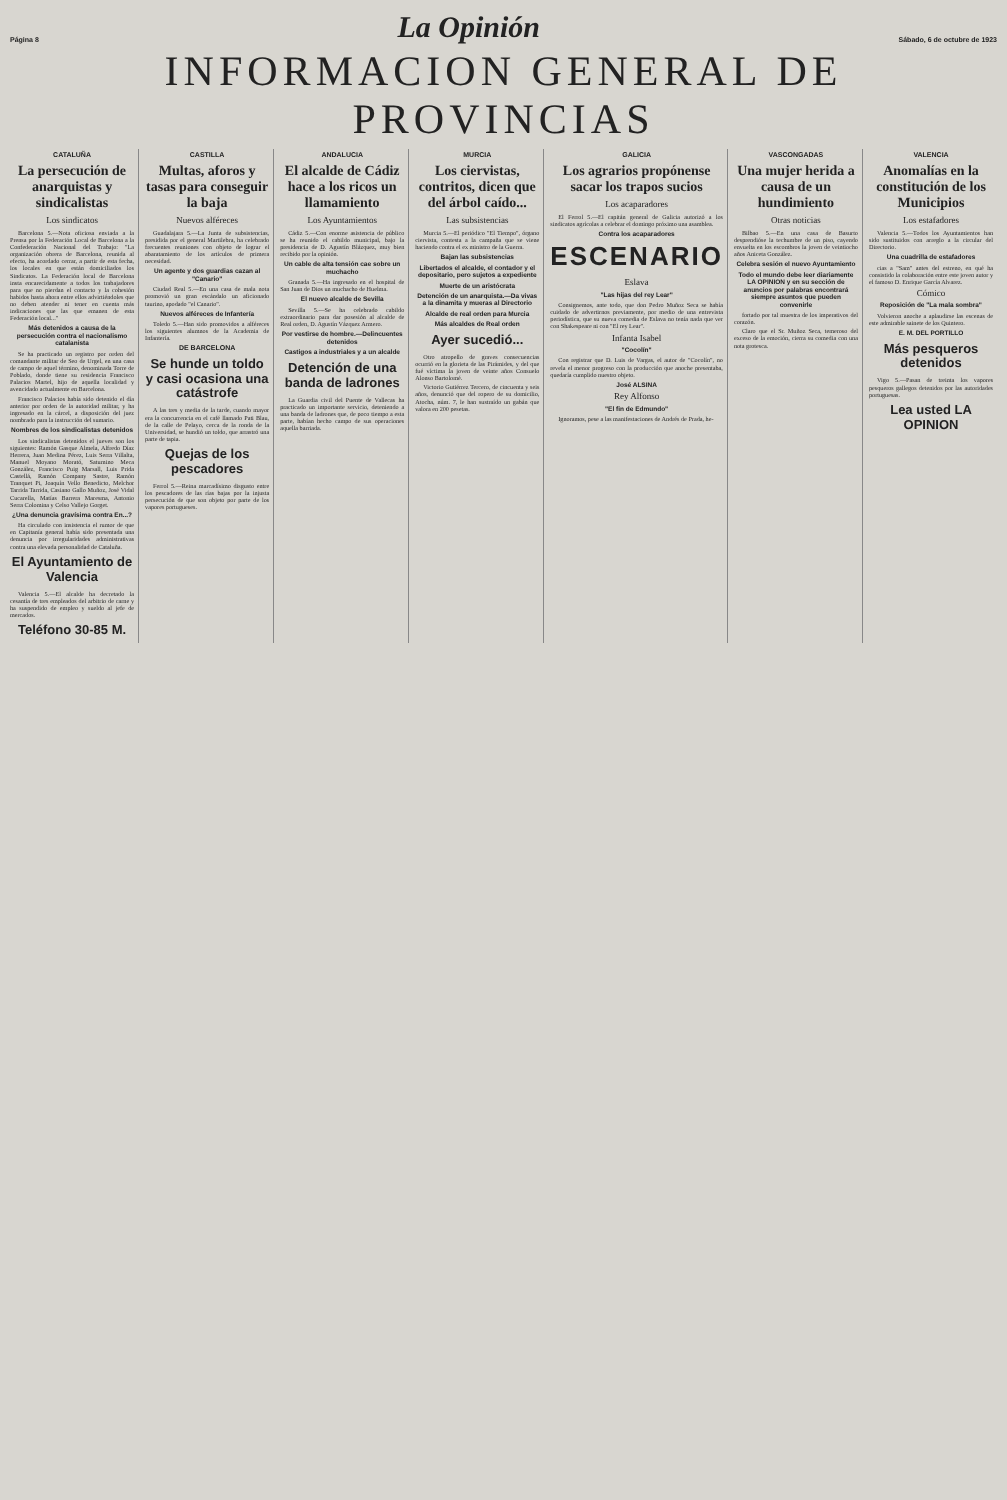Página 8 La Opinión Sábado, 6 de octubre de 1923
INFORMACION GENERAL DE PROVINCIAS
CATALUÑA
La persecución de anarquistas y sindicalistas
Los sindicatos
Barcelona 5.—Nota oficiosa enviada a la Prensa por la Federación Local de Barcelona a la Confederación Nacional del Trabajo: "La organización obrera de Barcelona, reunida al efecto, ha acordado cerrar, a partir de esta fecha, los locales en que están domiciliados los Sindicatos. La Federación local de Barcelona insta encarecidamente a todos los trabajadores para que no pierdan el contacto y la cohesión habidos hasta ahora entre ellos advirtiéndoles que no deben atender ni tener en cuenta más indicaciones que las que emanen de esta Federación local..."
Más detenidos a causa de la persecución contra el nacionalismo catalanista
Se ha practicado un registro por orden del comandante militar de Seo de Urgel, en una casa de campo de aquel término, denominada Torre de Poblado, donde tiene su residencia Francisco Palacios Martel, hijo de aquella localidad y avencidado actualmente en Barcelona.
Francisco Palacios había sido detenido el día anterior por orden de la autoridad militar, y ha ingresado en la cárcel, a disposición del juez nombrado para la instrucción del sumario.
Nombres de los sindicalistas detenidos
Los sindicalistas detenidos el jueves son los siguientes: Ramón Gasque Almela, Alfredo Díaz Herrera, Juan Medina Pérez, Luis Serra Villalta, Manuel Moyano Morató, Saturnino Meca González, Francisco Puig Marsall, Luis Prida Castellá, Ramón Company Sastre, Ramón Tranquet Pi, Joaquín Vello Benedicto, Melchor Tarrida Tarrida, Casiano Gallo Muñoz, José Vidal Cucarella, Matías Barrera Maresma, Antonio Serra Colomina y Celso Vallejo Gorget.
¿Una denuncia gravísima contra En...?
Ha circulado con insistencia el rumor de que en Capitanía general había sido presentada una denuncia por irregularidades administrativas contra una elevada personalidad de Cataluña.
El Ayuntamiento de Valencia
Valencia 5.—El alcalde ha decretado la cesantía de tres empleados del arbitrio de carne y ha suspendido de empleo y sueldo al jefe de mercados.
Teléfono 30-85 M.
CASTILLA
Multas, aforos y tasas para conseguir la baja
Nuevos alféreces
Guadalajara 5.—La Junta de subsistencias, presidida por el general Martilebra, ha celebrado frecuentes reuniones con objeto de lograr el abaratamiento de los artículos de primera necesidad.
Un agente y dos guardias cazan al "Canario"
Ciudad Real 5.—En una casa de mala nota promovió un gran escándalo un aficionado taurino, apodado "el Canario".
Nuevos alféreces de Infantería
Toledo 5.—Han sido promovidos a alféreces los siguientes alumnos de la Academia de Infantería.
DE BARCELONA
Se hunde un toldo y casi ocasiona una catástrofe
A las tres y media de la tarde, cuando mayor era la concurrencia en el café llamado Pati Blau, de la calle de Pelayo, cerca de la ronda de la Universidad, se hundió un toldo, que arrastró una parte de tapia.
Quejas de los pescadores
Ferrol 5.—Reina marcadísimo disgusto entre los pescadores de las rías bajas por la injusta persecución de que son objeto por parte de los vapores portugueses.
ANDALUCIA
El alcalde de Cádiz hace a los ricos un llamamiento
Los Ayuntamientos
Cádiz 5.—Con enorme asistencia de público se ha reunido el cabildo municipal, bajo la presidencia de D. Agustín Blázquez, muy bien recibido por la opinión.
Un cable de alta tensión cae sobre un muchacho
Granada 5.—Ha ingresado en el hospital de San Juan de Dios un muchacho de Huelma.
El nuevo alcalde de Sevilla
Sevilla 5.—Se ha celebrado cabildo extraordinario para dar posesión al alcalde de Real orden, D. Agustín Vázquez Armero.
Por vestirse de hombre.—Delincuentes detenidos
Castigos a industriales y a un alcalde
Detención de una banda de ladrones
La Guardia civil del Puente de Vallecas ha practicado un importante servicio, deteniendo a una banda de ladrones que, de poco tiempo a esta parte, habían hecho campo de sus operaciones aquella barriada.
MURCIA
Los ciervistas, contritos, dicen que del árbol caído...
Las subsistencias
Murcia 5.—El periódico "El Tiempo", órgano ciervista, contesta a la campaña que se viene haciendo contra el ex ministro de la Guerra.
Bajan las subsistencias
Libertados el alcalde, el contador y el depositario, pero sujetos a expediente
Muerte de un aristócrata
Detención de un anarquista.—Da vivas a la dinamita y mueras al Directorio
Alcalde de real orden para Murcia
Más alcaldes de Real orden
Ayer sucedió...
Otro atropello de graves consecuencias ocurrió en la glorieta de las Pirámides, y del que fué víctima la joven de veinte años Consuelo Alonso Bartolomé.
Victorio Gutiérrez Tercero, de cincuenta y seis años, denunció que del ropero de su domicilio, Atocha, núm. 7, le han sustraído un gabán que valora en 200 pesetas.
GALICIA
Los agrarios propónense sacar los trapos sucios
Los acaparadores
El Ferrol 5.—El capitán general de Galicia autorizó a los sindicatos agrícolas a celebrar el domingo próximo una asamblea.
Contra los acaparadores
ESCENARIO
Eslava
"Las hijas del rey Lear"
Consignemos, ante todo, que don Pedro Muñoz Seca se había cuidado de advertirnos previamente, por medio de una entrevista periodística, que su nueva comedia de Eslava no tenía nada que ver con Shakespeare ni con "El rey Lear".
Infanta Isabel
"Cocolín"
Con registrar que D. Luis de Vargas, el autor de "Cocolín", no revela el menor progreso con la producción que anoche presentaba, quedaría cumplido nuestro objeto.
José ALSINA
Rey Alfonso
"El fin de Edmundo"
Ignoramos, pese a las manifestaciones de Andrés de Prada, he-
VASCONGADAS
Una mujer herida a causa de un hundimiento
Otras noticias
Bilbao 5.—En una casa de Basurto desprendióse la techumbre de un piso, cayendo envuelta en los escombros la joven de veintiocho años Aniceta González.
Celebra sesión el nuevo Ayuntamiento
Todo el mundo debe leer diariamente LA OPINION y en su sección de anuncios por palabras encontrará siempre asuntos que pueden convenirle
fortado por tal muestra de los imperativos del corazón.
Claro que el Sr. Muñoz Seca, temeroso del exceso de la emoción, cierra su comedia con una nota grotesca.
VALENCIA
Anomalías en la constitución de los Municipios
Los estafadores
Valencia 5.—Todos los Ayuntamientos han sido sustituidos con arreglo a la circular del Directorio.
Una cuadrilla de estafadores
cias a "Sam" antes del estreno, en qué ha consistido la colaboración entre este joven autor y el famoso D. Enrique García Alvarez.
Cómico
Reposición de "La mala sombra"
Volvieron anoche a aplaudirse las escenas de este admirable sainete de los Quintero.
E. M. DEL PORTILLO
Más pesqueros detenidos
Vigo 5.—Pasan de treinta los vapores pesqueros gallegos detenidos por las autoridades portuguesas.
Lea usted LA OPINION